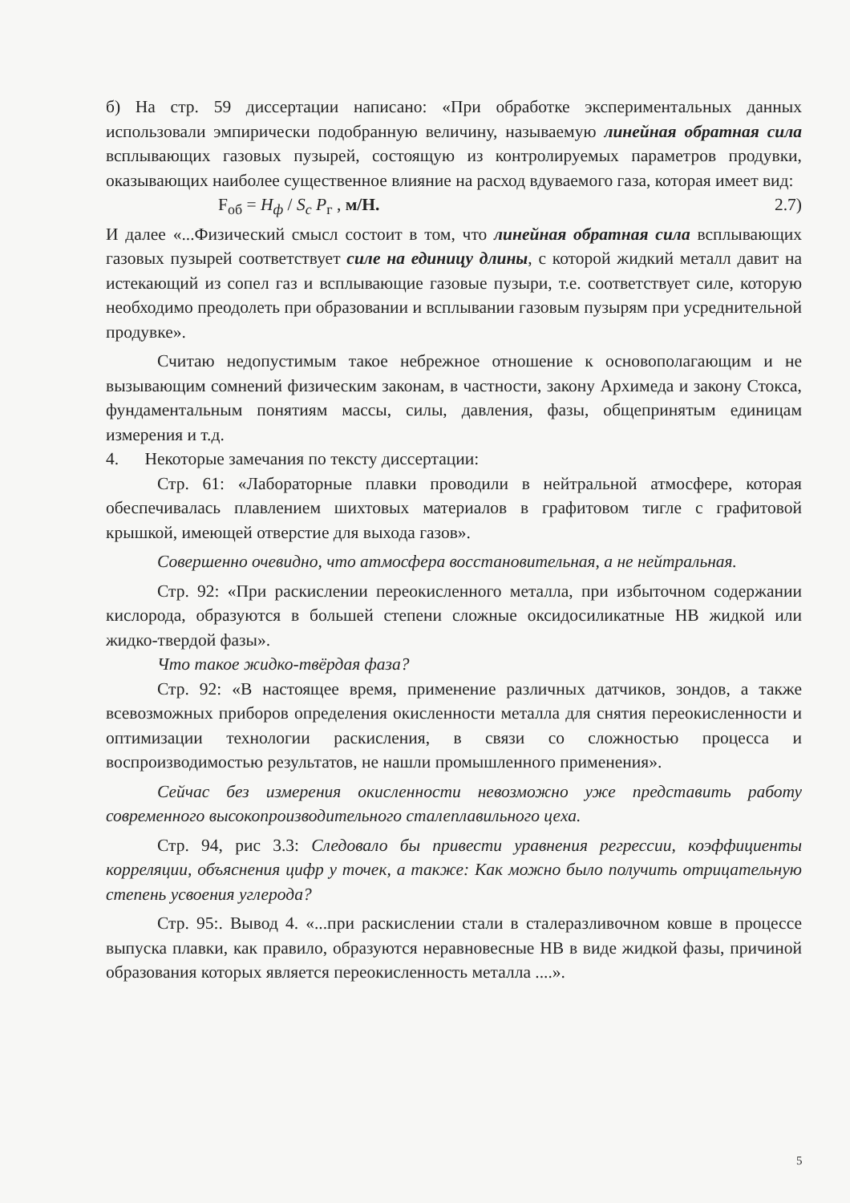б) На стр. 59 диссертации написано: «При обработке экспериментальных данных использовали эмпирически подобранную величину, называемую линейная обратная сила всплывающих газовых пузырей, состоящую из контролируемых параметров продувки, оказывающих наиболее существенное влияние на расход вдуваемого газа, которая имеет вид:
F<sub>об</sub> = H<sub>ф</sub> / S<sub>c</sub> P<sub>г</sub> , м/Н. 2.7)
И далее «...Физический смысл состоит в том, что линейная обратная сила всплывающих газовых пузырей соответствует силе на единицу длины, с которой жидкий металл давит на истекающий из сопел газ и всплывающие газовые пузыри, т.е. соответствует силе, которую необходимо преодолеть при образовании и всплывании газовым пузырям при усреднительной продувке».
Считаю недопустимым такое небрежное отношение к основополагающим и не вызывающим сомнений физическим законам, в частности, закону Архимеда и закону Стокса, фундаментальным понятиям массы, силы, давления, фазы, общепринятым единицам измерения и т.д.
4. Некоторые замечания по тексту диссертации:
Стр. 61: «Лабораторные плавки проводили в нейтральной атмосфере, которая обеспечивалась плавлением шихтовых материалов в графитовом тигле с графитовой крышкой, имеющей отверстие для выхода газов».
Совершенно очевидно, что атмосфера восстановительная, а не нейтральная.
Стр. 92: «При раскислении переокисленного металла, при избыточном содержании кислорода, образуются в большей степени сложные оксидосиликатные НВ жидкой или жидко-твердой фазы».
Что такое жидко-твёрдая фаза?
Стр. 92: «В настоящее время, применение различных датчиков, зондов, а также всевозможных приборов определения окисленности металла для снятия переокисленности и оптимизации технологии раскисления, в связи со сложностью процесса и воспроизводимостью результатов, не нашли промышленного применения».
Сейчас без измерения окисленности невозможно уже представить работу современного высокопроизводительного сталеплавильного цеха.
Стр. 94, рис 3.3: Следовало бы привести уравнения регрессии, коэффициенты корреляции, объяснения цифр у точек, а также: Как можно было получить отрицательную степень усвоения углерода?
Стр. 95:. Вывод 4. «...при раскислении стали в сталеразливочном ковше в процессе выпуска плавки, как правило, образуются неравновесные НВ в виде жидкой фазы, причиной образования которых является переокисленность металла ....».
5